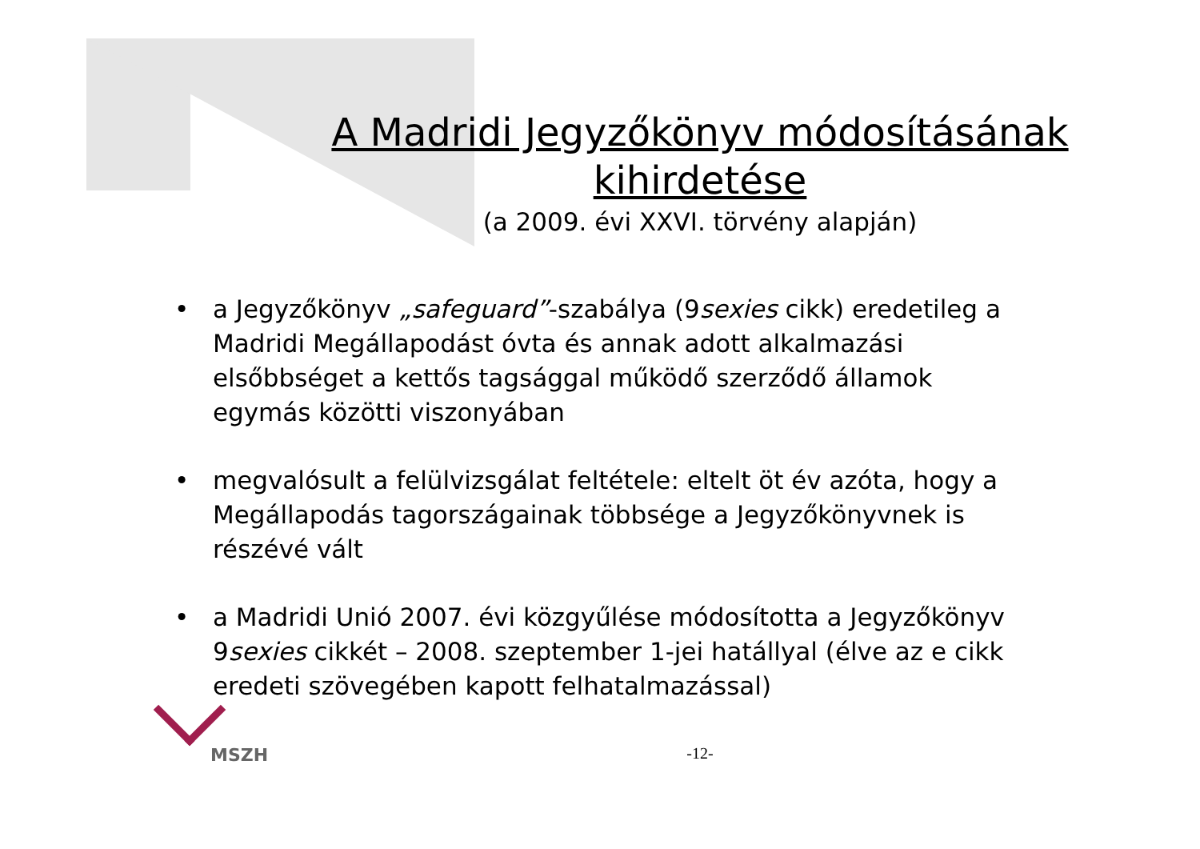A Madridi Jegyzőkönyv módosításának
kihirdetése
(a 2009. évi XXVI. törvény alapján)
• a Jegyzőkönyv „safeguard”-szabálya (9sexies cikk) eredetileg a Madridi Megállapodást óvta és annak adott alkalmazási elsőbbséget a kettős tagsággal működő szerződő államok egymás közötti viszonyában
• megvalósult a felülvizsgálat feltétele: eltelt öt év azóta, hogy a Megállapodás tagországainak többsége a Jegyzőkönyvnek is részévé vált
• a Madridi Unió 2007. évi közgyűlése módosította a Jegyzőkönyv 9sexies cikkét – 2008. szeptember 1-jei hatállyal (élve az e cikk eredeti szövegében kapott felhatalmazással)
MSZH
-12-